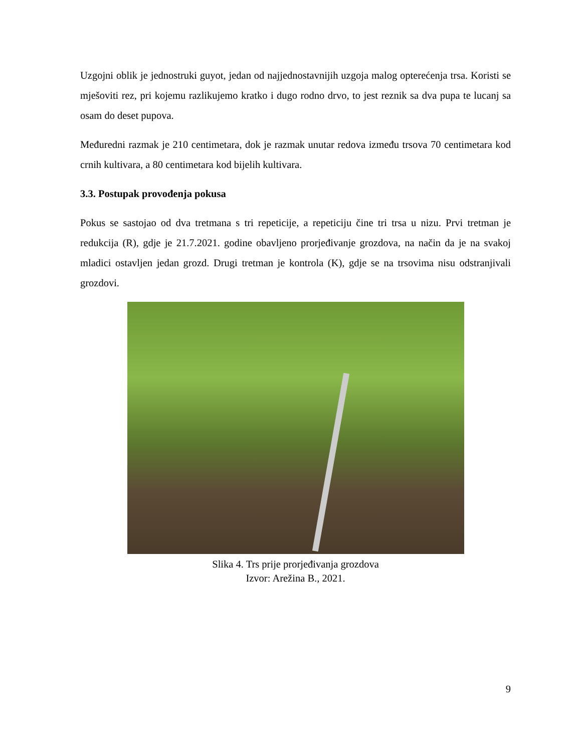Uzgojni oblik je jednostruki guyot, jedan od najjednostavnijih uzgoja malog opterećenja trsa. Koristi se mješoviti rez, pri kojemu razlikujemo kratko i dugo rodno drvo, to jest reznik sa dva pupa te lucanj sa osam do deset pupova.
Međuredni razmak je 210 centimetara, dok je razmak unutar redova između trsova 70 centimetara kod crnih kultivara, a 80 centimetara kod bijelih kultivara.
3.3. Postupak provođenja pokusa
Pokus se sastojao od dva tretmana s tri repeticije, a repeticiju čine tri trsa u nizu. Prvi tretman je redukcija (R), gdje je 21.7.2021. godine obavljeno prorjeđivanje grozdova, na način da je na svakoj mladici ostavljen jedan grozd. Drugi tretman je kontrola (K), gdje se na trsovima nisu odstranjivali grozdovi.
Slika 4. Trs prije prorjeđivanja grozdova
Izvor: Arežina B., 2021.
9